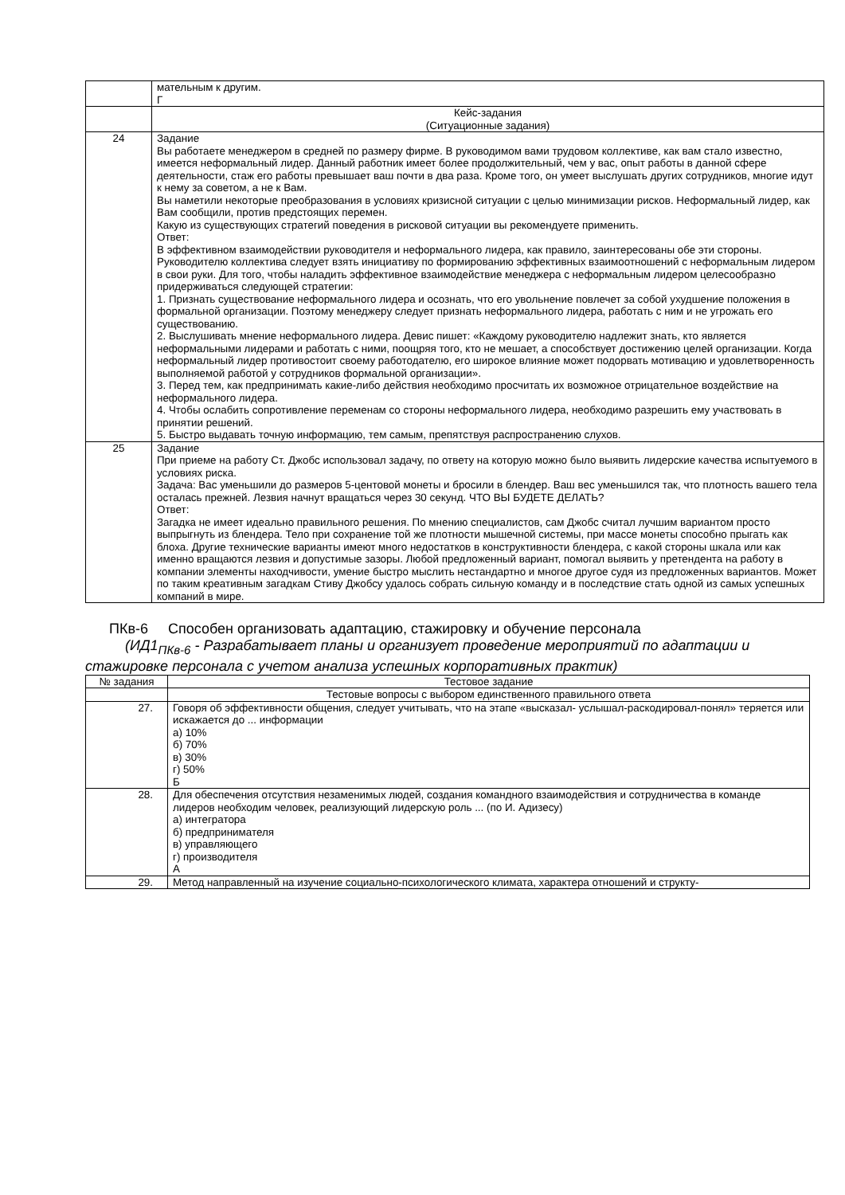| | мательным к другим. Г |
| | Кейс-задания (Ситуационные задания) |
| 24 | Задание Вы работаете менеджером в средней по размеру фирме. В руководимом вами трудовом коллективе, как вам стало известно, имеется неформальный лидер. Данный работник имеет более продолжительный, чем у вас, опыт работы в данной сфере деятельности, стаж его работы превышает ваш почти в два раза. Кроме того, он умеет выслушать других сотрудников, многие идут к нему за советом, а не к Вам. Вы наметили некоторые преобразования в условиях кризисной ситуации с целью минимизации рисков. Неформальный лидер, как Вам сообщили, против предстоящих перемен. Какую из существующих стратегий поведения в рисковой ситуации вы рекомендуете применить. Ответ: В эффективном взаимодействии руководителя и неформального лидера, как правило, заинтересованы обе эти стороны. Руководителю коллектива следует взять инициативу по формированию эффективных взаимоотношений с неформальным лидером в свои руки. Для того, чтобы наладить эффективное взаимодействие менеджера с неформальным лидером целесообразно придерживаться следующей стратегии: 1. Признать существование неформального лидера и осознать, что его увольнение повлечет за собой ухудшение положения в формальной организации. Поэтому менеджеру следует признать неформального лидера, работать с ним и не угрожать его существованию. 2. Выслушивать мнение неформального лидера. Девис пишет: «Каждому руководителю надлежит знать, кто является неформальными лидерами и работать с ними, поощряя того, кто не мешает, а способствует достижению целей организации. Когда неформальный лидер противостоит своему работодателю, его широкое влияние может подорвать мотивацию и удовлетворенность выполняемой работой у сотрудников формальной организации». 3. Перед тем, как предпринимать какие-либо действия необходимо просчитать их возможное отрицательное воздействие на неформального лидера. 4. Чтобы ослабить сопротивление переменам со стороны неформального лидера, необходимо разрешить ему участвовать в принятии решений. 5. Быстро выдавать точную информацию, тем самым, препятствуя распространению слухов. |
| 25 | Задание При приеме на работу Ст. Джобс использовал задачу, по ответу на которую можно было выявить лидерские качества испытуемого в условиях риска. Задача: Вас уменьшили до размеров 5-центовой монеты и бросили в блендер. Ваш вес уменьшился так, что плотность вашего тела осталась прежней. Лезвия начнут вращаться через 30 секунд. ЧТО ВЫ БУДЕТЕ ДЕЛАТЬ? Ответ: Загадка не имеет идеально правильного решения. По мнению специалистов, сам Джобс считал лучшим вариантом просто выпрыгнуть из блендера. Тело при сохранение той же плотности мышечной системы, при массе монеты способно прыгать как блоха. Другие технические варианты имеют много недостатков в конструктивности блендера, с какой стороны шкала или как именно вращаются лезвия и допустимые зазоры. Любой предложенный вариант, помогал выявить у претендента на работу в компании элементы находчивости, умение быстро мыслить нестандартно и многое другое судя из предложенных вариантов. Может по таким креативным загадкам Стиву Джобсу удалось собрать сильную команду и в последствие стать одной из самых успешных компаний в мире. |
ПКв-6 Способен организовать адаптацию, стажировку и обучение персонала
(ИД1<sub>ПКв-6</sub> - Разрабатывает планы и организует проведение мероприятий по адаптации и стажировке персонала с учетом анализа успешных корпоративных практик)
| № задания | Тестовое задание |
| | Тестовые вопросы с выбором единственного правильного ответа |
| 27. | Говоря об эффективности общения, следует учитывать, что на этапе «высказал- услышал-раскодировал-понял» теряется или искажается до ... информации а) 10% б) 70% в) 30% г) 50% Б |
| 28. | Для обеспечения отсутствия незаменимых людей, создания командного взаимодействия и сотрудничества в команде лидеров необходим человек, реализующий лидерскую роль ... (по И. Адизесу) а) интегратора б) предпринимателя в) управляющего г) производителя А |
| 29. | Метод направленный на изучение социально-психологического климата, характера отношений и структу- |